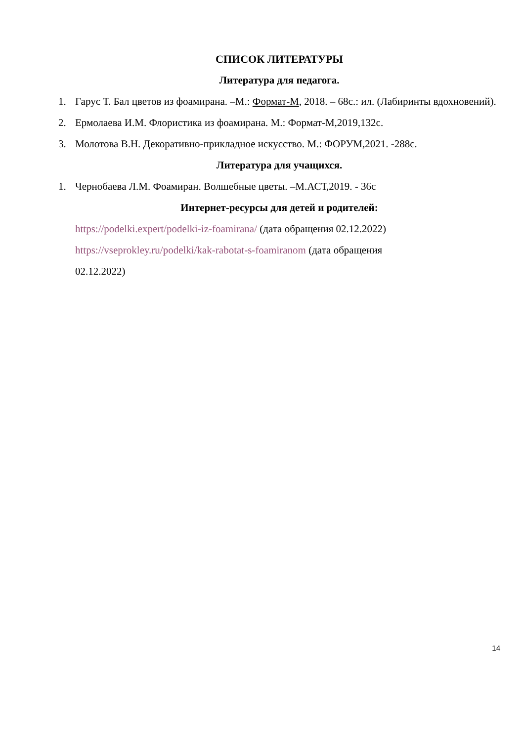СПИСОК ЛИТЕРАТУРЫ
Литература для педагога.
1. Гарус Т. Бал цветов из фоамирана. –М.: Формат-М, 2018. – 68с.: ил. (Лабиринты вдохновений).
2. Ермолаева И.М. Флористика из фоамирана. М.: Формат-М,2019,132с.
3. Молотова В.Н. Декоративно-прикладное искусство. М.: ФОРУМ,2021. -288с.
Литература для учащихся.
1. Чернобаева Л.М. Фоамиран. Волшебные цветы. –М.АСТ,2019. - 36с
Интернет-ресурсы для детей и родителей:
https://podelki.expert/podelki-iz-foamirana/ (дата обращения 02.12.2022)
https://vseprokley.ru/podelki/kak-rabotat-s-foamiranom (дата обращения
02.12.2022)
14